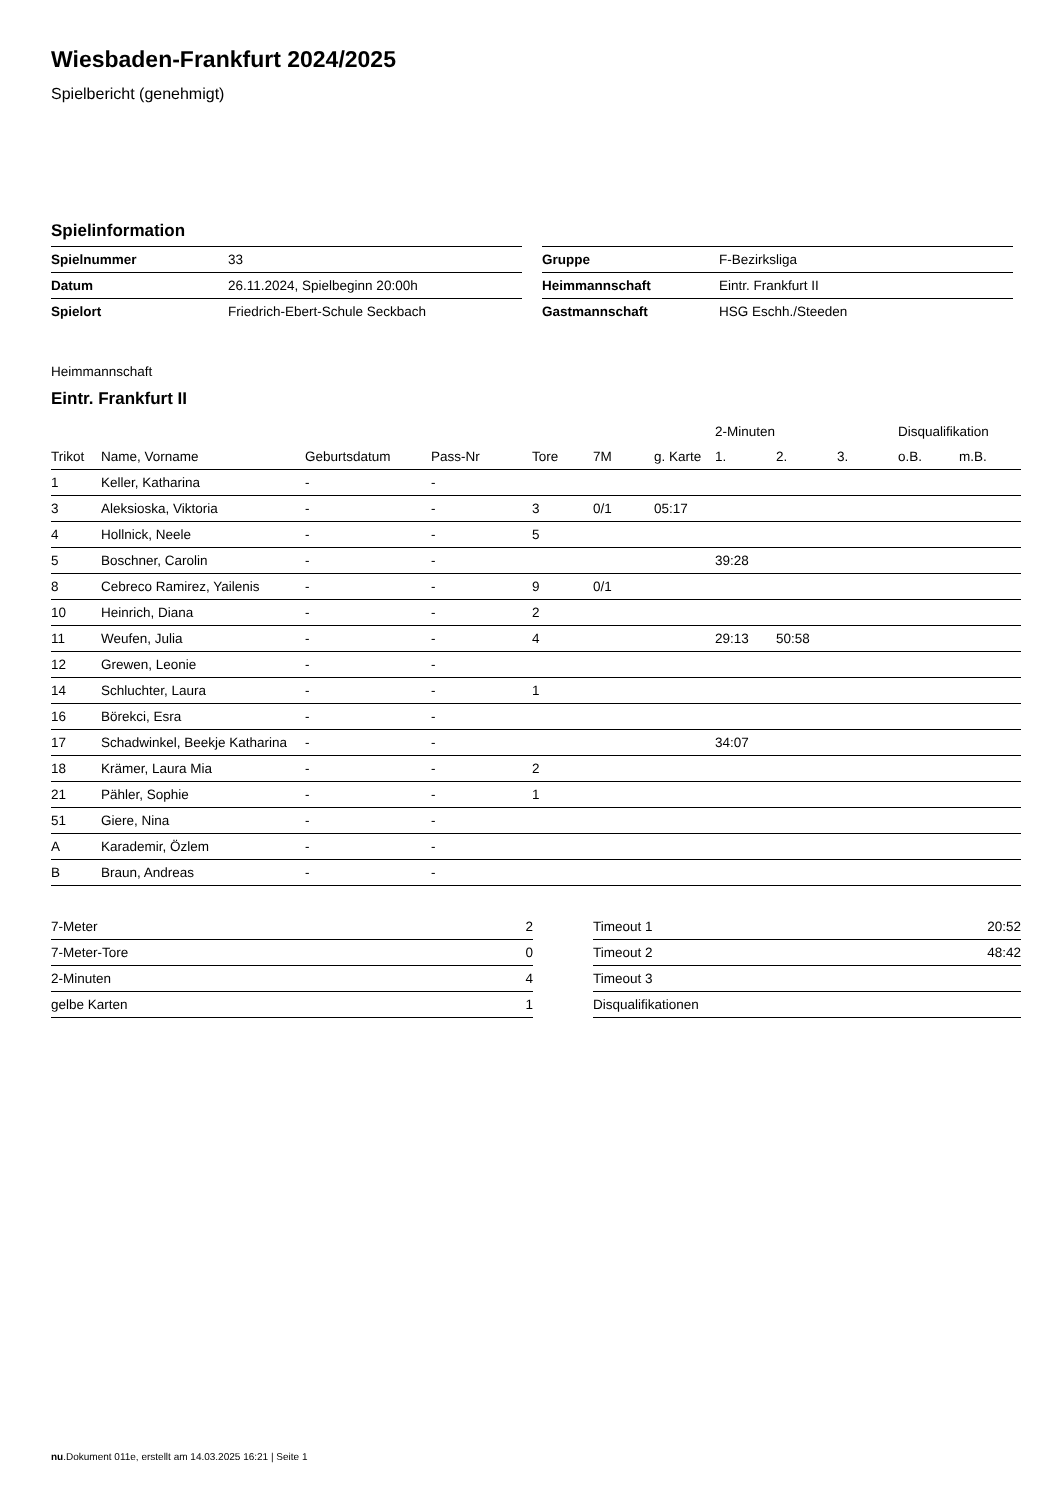Wiesbaden-Frankfurt 2024/2025
Spielbericht (genehmigt)
Spielinformation
| Spielnummer | 33 |
| Datum | 26.11.2024, Spielbeginn 20:00h |
| Spielort | Friedrich-Ebert-Schule Seckbach |
| Gruppe | F-Bezirksliga |
| Heimmannschaft | Eintr. Frankfurt II |
| Gastmannschaft | HSG Eschh./Steeden |
Heimmannschaft
Eintr. Frankfurt II
| | | | | | | | 2-Minuten | | | Disqualifikation | |
| --- | --- | --- | --- | --- | --- | --- | --- | --- | --- | --- | --- |
| Trikot | Name, Vorname | Geburtsdatum | Pass-Nr | Tore | 7M | g. Karte | 1. | 2. | 3. | o.B. | m.B. |
| 1 | Keller, Katharina | - | - | | | | | | | | |
| 3 | Aleksioska, Viktoria | - | - | 3 | 0/1 | 05:17 | | | | | |
| 4 | Hollnick, Neele | - | - | 5 | | | | | | | |
| 5 | Boschner, Carolin | - | - | | | | 39:28 | | | | |
| 8 | Cebreco Ramirez, Yailenis | - | - | 9 | 0/1 | | | | | | |
| 10 | Heinrich, Diana | - | - | 2 | | | | | | | |
| 11 | Weufen, Julia | - | - | 4 | | | 29:13 | 50:58 | | | |
| 12 | Grewen, Leonie | - | - | | | | | | | | |
| 14 | Schluchter, Laura | - | - | 1 | | | | | | | |
| 16 | Börekci, Esra | - | - | | | | | | | | |
| 17 | Schadwinkel, Beekje Katharina | - | - | | | | 34:07 | | | | |
| 18 | Krämer, Laura Mia | - | - | 2 | | | | | | | |
| 21 | Pähler, Sophie | - | - | 1 | | | | | | | |
| 51 | Giere, Nina | - | - | | | | | | | | |
| A | Karademir, Özlem | - | - | | | | | | | | |
| B | Braun, Andreas | - | - | | | | | | | | |
| 7-Meter | 2 |
| 7-Meter-Tore | 0 |
| 2-Minuten | 4 |
| gelbe Karten | 1 |
| Timeout 1 | 20:52 |
| Timeout 2 | 48:42 |
| Timeout 3 | |
| Disqualifikationen | |
nu.Dokument 011e, erstellt am 14.03.2025 16:21 | Seite 1